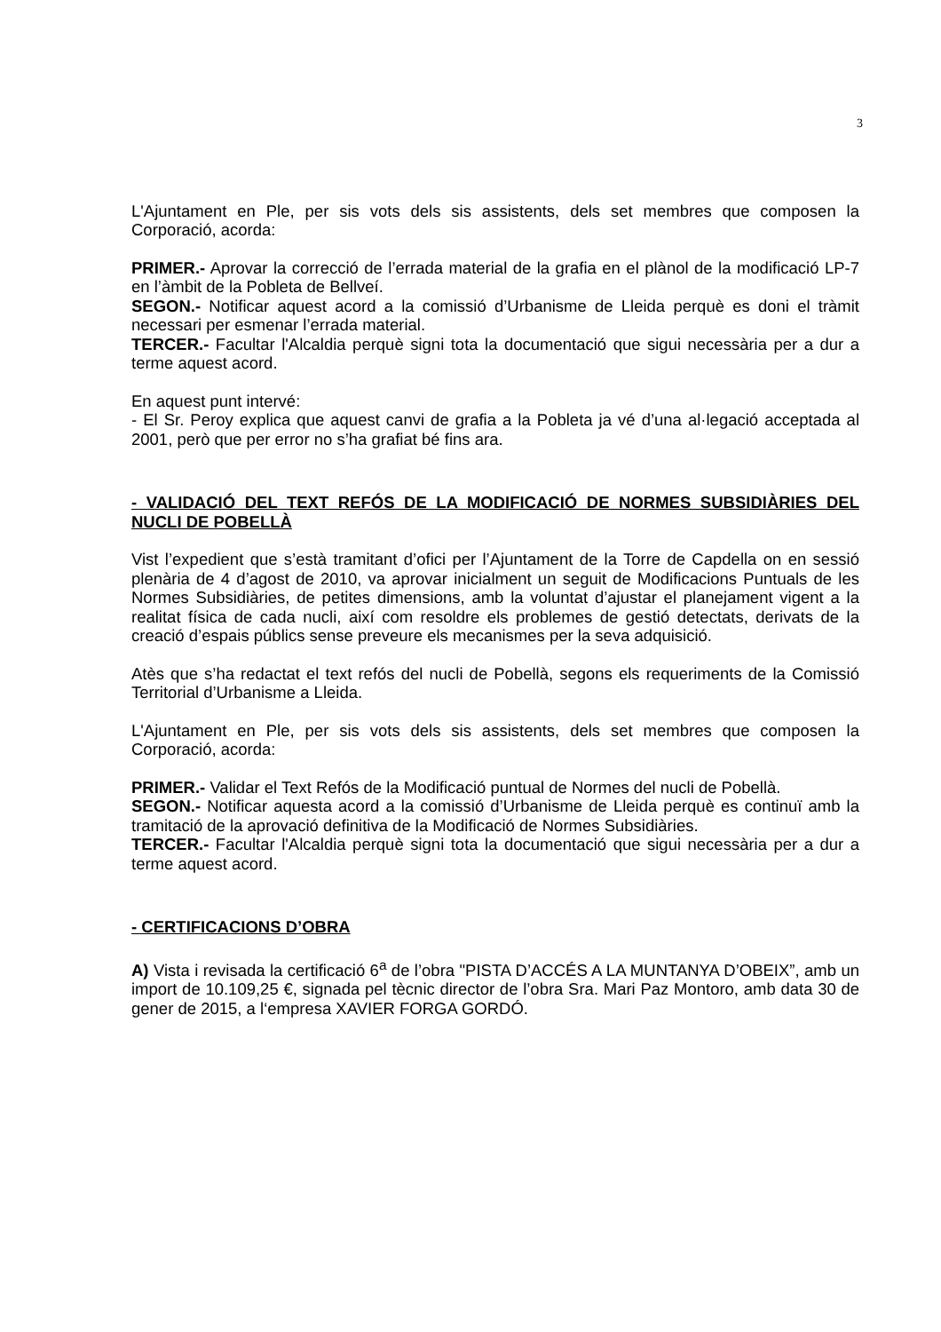3
L'Ajuntament en Ple, per sis vots dels sis assistents, dels set membres que composen la Corporació, acorda:
PRIMER.- Aprovar la correcció de l’errada material de la grafia en el plànol de la modificació LP-7 en l’àmbit de la Pobleta de Bellveí.
SEGON.- Notificar aquest acord a la comissió d’Urbanisme de Lleida perquè es doni el tràmit necessari per esmenar l’errada material.
TERCER.- Facultar l'Alcaldia perquè signi tota la documentació que sigui necessària per a dur a terme aquest acord.
En aquest punt intervé:
- El Sr. Peroy explica que aquest canvi de grafia a la Pobleta ja vé d’una al·legació acceptada al 2001, però que per error no s’ha grafiat bé fins ara.
- VALIDACIÓ DEL TEXT REFÓS DE LA MODIFICACIÓ DE NORMES SUBSIDIÀRIES DEL NUCLI DE POBELLÀ
Vist l’expedient que s’està tramitant d’ofici per l’Ajuntament de la Torre de Capdella on en sessió plenària de 4 d’agost de 2010, va aprovar inicialment un seguit de Modificacions Puntuals de les Normes Subsidiàries, de petites dimensions, amb la voluntat d’ajustar el planejament vigent a la realitat física de cada nucli, així com resoldre els problemes de gestió detectats, derivats de la creació d’espais públics sense preveure els mecanismes per la seva adquisició.
Atès que s’ha redactat el text refós del nucli de Pobellà, segons els requeriments de la Comissió Territorial d’Urbanisme a Lleida.
L'Ajuntament en Ple, per sis vots dels sis assistents, dels set membres que composen la Corporació, acorda:
PRIMER.- Validar el Text Refós de la Modificació puntual de Normes del nucli de Pobellà.
SEGON.- Notificar aquesta acord a la comissió d’Urbanisme de Lleida perquè es continuï amb la tramitació de la aprovació definitiva de la Modificació de Normes Subsidiàries.
TERCER.- Facultar l'Alcaldia perquè signi tota la documentació que sigui necessària per a dur a terme aquest acord.
- CERTIFICACIONS D’OBRA
A) Vista i revisada la certificació 6<sup>a</sup> de l’obra "PISTA D’ACCÉS A LA MUNTANYA D’OBEIX”, amb un import de 10.109,25 €, signada pel tècnic director de l’obra Sra. Mari Paz Montoro, amb data 30 de gener de 2015, a l‘empresa XAVIER FORGA GORDÓ.